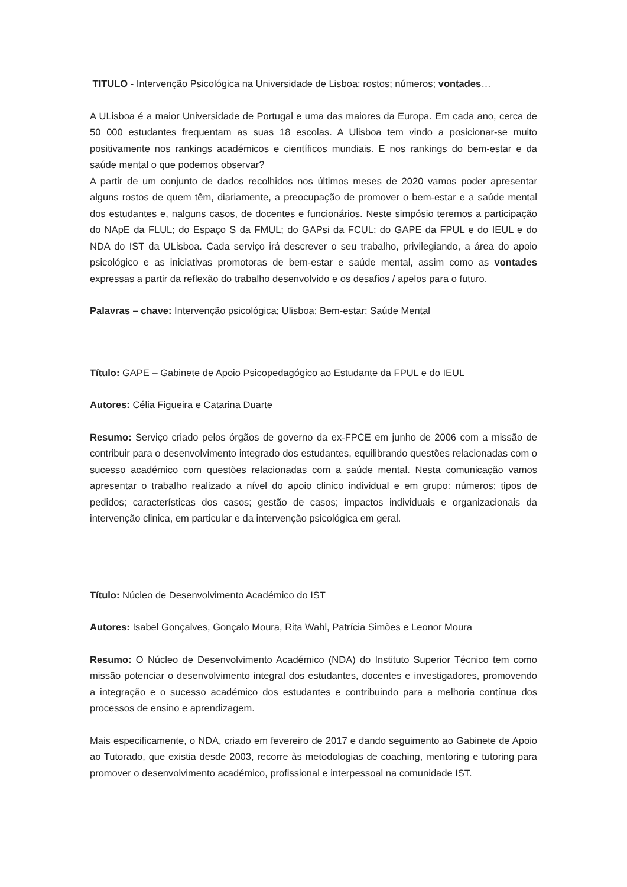TITULO - Intervenção Psicológica na Universidade de Lisboa: rostos; números; vontades…
A ULisboa é a maior Universidade de Portugal e uma das maiores da Europa. Em cada ano, cerca de 50 000 estudantes frequentam as suas 18 escolas. A Ulisboa tem vindo a posicionar-se muito positivamente nos rankings académicos e científicos mundiais. E nos rankings do bem-estar e da saúde mental o que podemos observar?
A partir de um conjunto de dados recolhidos nos últimos meses de 2020 vamos poder apresentar alguns rostos de quem têm, diariamente, a preocupação de promover o bem-estar e a saúde mental dos estudantes e, nalguns casos, de docentes e funcionários. Neste simpósio teremos a participação do NApE da FLUL; do Espaço S da FMUL; do GAPsi da FCUL; do GAPE da FPUL e do IEUL e do NDA do IST da ULisboa. Cada serviço irá descrever o seu trabalho, privilegiando, a área do apoio psicológico e as iniciativas promotoras de bem-estar e saúde mental, assim como as vontades expressas a partir da reflexão do trabalho desenvolvido e os desafios / apelos para o futuro.
Palavras – chave: Intervenção psicológica; Ulisboa; Bem-estar; Saúde Mental
Título: GAPE – Gabinete de Apoio Psicopedagógico ao Estudante da FPUL e do IEUL
Autores: Célia Figueira e Catarina Duarte
Resumo: Serviço criado pelos órgãos de governo da ex-FPCE em junho de 2006 com a missão de contribuir para o desenvolvimento integrado dos estudantes, equilibrando questões relacionadas com o sucesso académico com questões relacionadas com a saúde mental. Nesta comunicação vamos apresentar o trabalho realizado a nível do apoio clinico individual e em grupo: números; tipos de pedidos; características dos casos; gestão de casos; impactos individuais e organizacionais da intervenção clinica, em particular e da intervenção psicológica em geral.
Título: Núcleo de Desenvolvimento Académico do IST
Autores: Isabel Gonçalves, Gonçalo Moura, Rita Wahl, Patrícia Simões e Leonor Moura
Resumo: O Núcleo de Desenvolvimento Académico (NDA) do Instituto Superior Técnico tem como missão potenciar o desenvolvimento integral dos estudantes, docentes e investigadores, promovendo a integração e o sucesso académico dos estudantes e contribuindo para a melhoria contínua dos processos de ensino e aprendizagem.
Mais especificamente, o NDA, criado em fevereiro de 2017 e dando seguimento ao Gabinete de Apoio ao Tutorado, que existia desde 2003, recorre às metodologias de coaching, mentoring e tutoring para promover o desenvolvimento académico, profissional e interpessoal na comunidade IST.